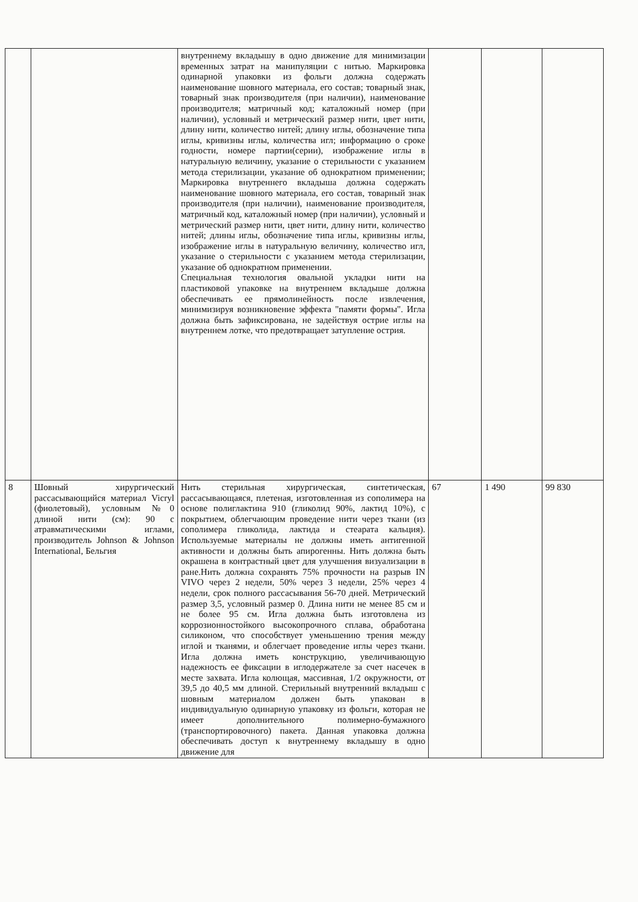| | | внутреннему вкладышу в одно движение для минимизации временных затрат на манипуляции с нитью. Маркировка одинарной упаковки из фольги должна содержать наименование шовного материала, его состав; товарный знак, товарный знак производителя (при наличии), наименование производителя; матричный код; каталожный номер (при наличии), условный и метрический размер нити, цвет нити, длину нити, количество нитей; длину иглы, обозначение типа иглы, кривизны иглы, количества игл; информацию о сроке годности, номере партии(серии), изображение иглы в натуральную величину, указание о стерильности с указанием метода стерилизации, указание об однократном применении; Маркировка внутреннего вкладыша должна содержать наименование шовного материала, его состав, товарный знак производителя (при наличии), наименование производителя, матричный код, каталожный номер (при наличии), условный и метрический размер нити, цвет нити, длину нити, количество нитей; длины иглы, обозначение типа иглы, кривизны иглы, изображение иглы в натуральную величину, количество игл, указание о стерильности с указанием метода стерилизации, указание об однократном применении. Специальная технология овальной укладки нити на пластиковой упаковке на внутреннем вкладыше должна обеспечивать ее прямолинейность после извлечения, минимизируя возникновение эффекта "памяти формы". Игла должна быть зафиксирована, не задействуя острие иглы на внутреннем лотке, что предотвращает затупление острия. | | | |
| 8 | Шовный хирургический рассасывающийся материал Vicryl (фиолетовый), условным №0 длиной нити (см): 90 с атравматическими иглами, производитель Johnson & Johnson International, Бельгия | Нить стерильная хирургическая, синтетическая, рассасывающаяся, плетеная, изготовленная из сополимера на основе полиглактина 910 (гликолид 90%, лактид 10%), с покрытием, облегчающим проведение нити через ткани (из сополимера гликолида, лактида и стеарата кальция). Используемые материалы не должны иметь антигенной активности и должны быть апирогенны. Нить должна быть окрашена в контрастный цвет для улучшения визуализации в ране.Нить должна сохранять 75% прочности на разрыв IN VIVO через 2 недели, 50% через 3 недели, 25% через 4 недели, срок полного рассасывания 56-70 дней. Метрический размер 3,5, условный размер 0. Длина нити не менее 85 см и не более 95 см. Игла должна быть изготовлена из коррозионностойкого высокопрочного сплава, обработана силиконом, что способствует уменьшению трения между иглой и тканями, и облегчает проведение иглы через ткани. Игла должна иметь конструкцию, увеличивающую надежность ее фиксации в иглодержателе за счет насечек в месте захвата. Игла колющая, массивная, 1/2 окружности, от 39,5 до 40,5 мм длиной. Стерильный внутренний вкладыш с шовным материалом должен быть упакован в индивидуальную одинарную упаковку из фольги, которая не имеет дополнительного полимерно-бумажного (транспортировочного) пакета. Данная упаковка должна обеспечивать доступ к внутреннему вкладышу в одно движение для | 67 | 1 490 | 99 830 |